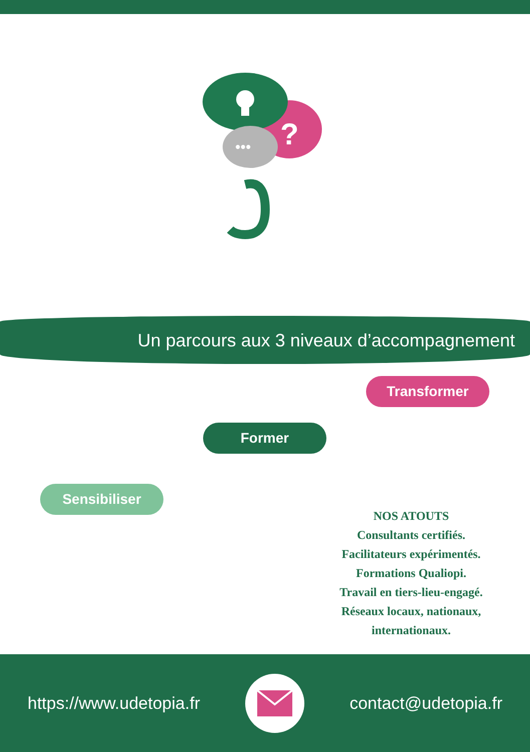?
•••
Un parcours aux 3 niveaux d’accompagnement
Transformer
Former
Sensibiliser
NOS ATOUTS
Consultants certifiés.
Facilitateurs expérimentés.
Formations Qualiopi.
Travail en tiers-lieu-engagé.
Réseaux locaux, nationaux, internationaux.
https://www.udetopia.fr contact@udetopia.fr